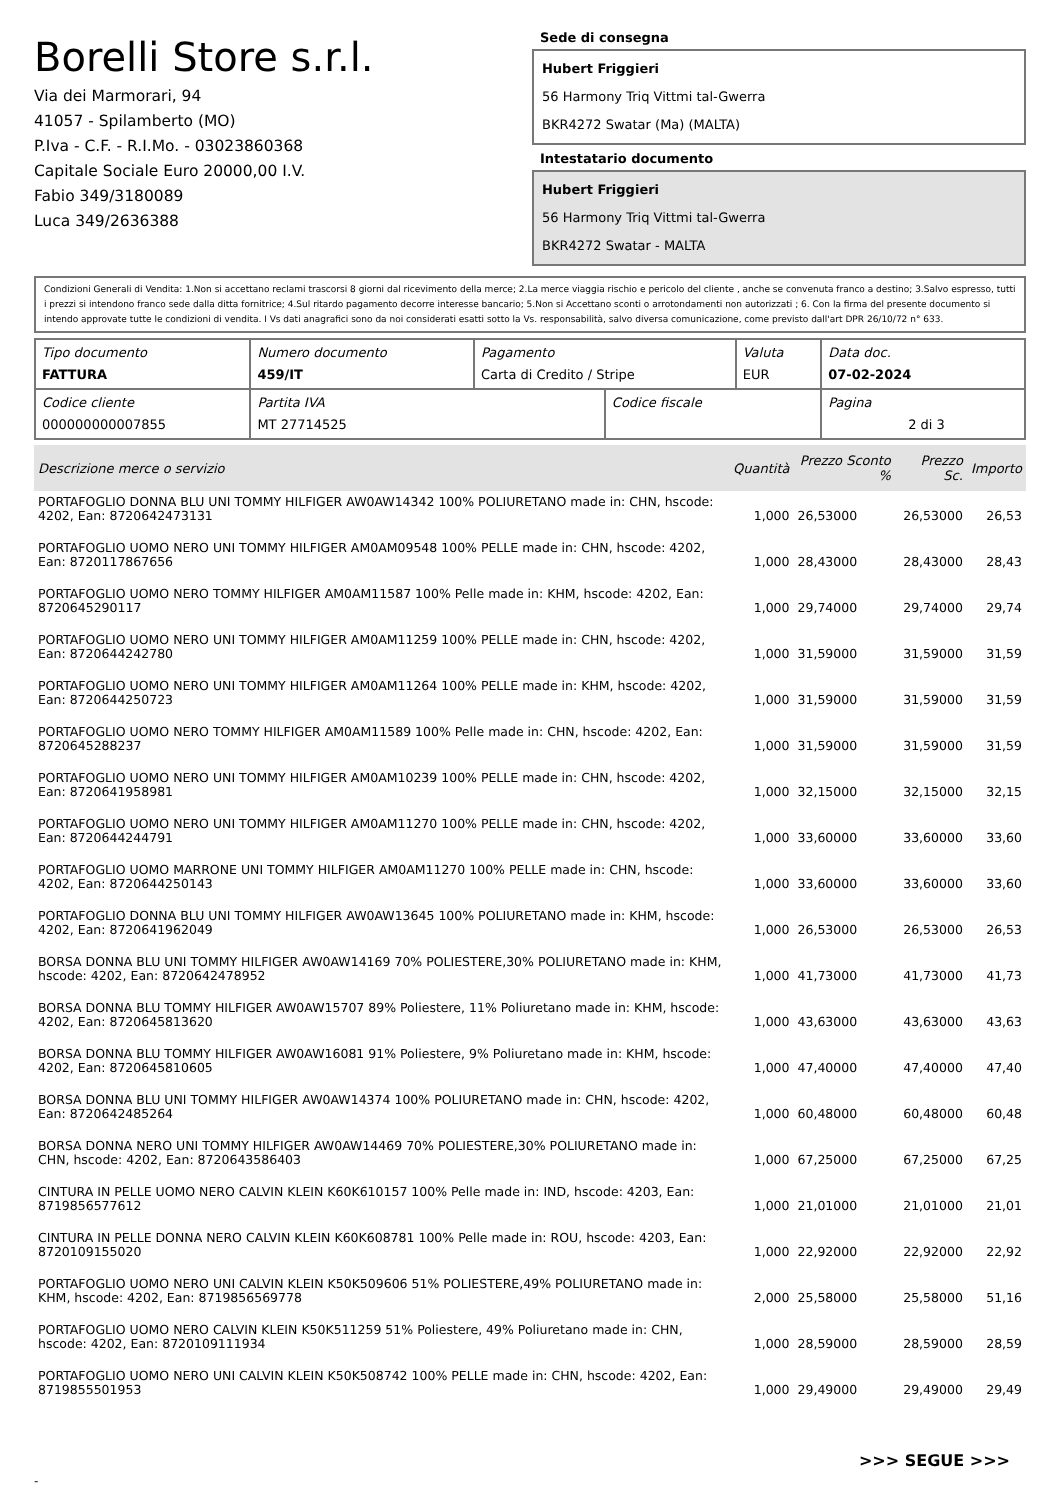Borelli Store s.r.l.
Via dei Marmorari, 94
41057 - Spilamberto (MO)
P.Iva - C.F. - R.I.Mo. - 03023860368
Capitale Sociale Euro 20000,00 I.V.
Fabio 349/3180089
Luca 349/2636388
Sede di consegna
Hubert Friggieri
56 Harmony Triq Vittmi tal-Gwerra
BKR4272 Swatar (Ma) (MALTA)
Intestatario documento
Hubert Friggieri
56 Harmony Triq Vittmi tal-Gwerra
BKR4272 Swatar - MALTA
Condizioni Generali di Vendita: 1.Non si accettano reclami trascorsi 8 giorni dal ricevimento della merce; 2.La merce viaggia rischio e pericolo del cliente , anche se convenuta franco a destino; 3.Salvo espresso, tutti i prezzi si intendono franco sede dalla ditta fornitrice; 4.Sul ritardo pagamento decorre interesse bancario; 5.Non si Accettano sconti o arrotondamenti non autorizzati ; 6. Con la firma del presente documento si intendo approvate tutte le condizioni di vendita. I Vs dati anagrafici sono da noi considerati esatti sotto la Vs. responsabilità, salvo diversa comunicazione, come previsto dall'art DPR 26/10/72 n° 633.
| Tipo documento FATTURA | Numero documento 459/IT | Pagamento Carta di Credito / Stripe | | Valuta EUR | Data doc. 07-02-2024 |
| Codice cliente 000000000007855 | Partita IVA MT 27714525 | | Codice fiscale | | Pagina 2 di 3 |
| Descrizione merce o servizio | Quantità | Prezzo Sconto % | Prezzo Sc. | Importo |
| --- | --- | --- | --- | --- |
| PORTAFOGLIO DONNA BLU UNI TOMMY HILFIGER AW0AW14342 100% POLIURETANO made in: CHN, hscode: 4202, Ean: 8720642473131 | 1,000 | 26,53000 | 26,53000 | 26,53 |
| PORTAFOGLIO UOMO NERO UNI TOMMY HILFIGER AM0AM09548 100% PELLE made in: CHN, hscode: 4202, Ean: 8720117867656 | 1,000 | 28,43000 | 28,43000 | 28,43 |
| PORTAFOGLIO UOMO NERO TOMMY HILFIGER AM0AM11587 100% Pelle made in: KHM, hscode: 4202, Ean: 8720645290117 | 1,000 | 29,74000 | 29,74000 | 29,74 |
| PORTAFOGLIO UOMO NERO UNI TOMMY HILFIGER AM0AM11259 100% PELLE made in: CHN, hscode: 4202, Ean: 8720644242780 | 1,000 | 31,59000 | 31,59000 | 31,59 |
| PORTAFOGLIO UOMO NERO UNI TOMMY HILFIGER AM0AM11264 100% PELLE made in: KHM, hscode: 4202, Ean: 8720644250723 | 1,000 | 31,59000 | 31,59000 | 31,59 |
| PORTAFOGLIO UOMO NERO TOMMY HILFIGER AM0AM11589 100% Pelle made in: CHN, hscode: 4202, Ean: 8720645288237 | 1,000 | 31,59000 | 31,59000 | 31,59 |
| PORTAFOGLIO UOMO NERO UNI TOMMY HILFIGER AM0AM10239 100% PELLE made in: CHN, hscode: 4202, Ean: 8720641958981 | 1,000 | 32,15000 | 32,15000 | 32,15 |
| PORTAFOGLIO UOMO NERO UNI TOMMY HILFIGER AM0AM11270 100% PELLE made in: CHN, hscode: 4202, Ean: 8720644244791 | 1,000 | 33,60000 | 33,60000 | 33,60 |
| PORTAFOGLIO UOMO MARRONE UNI TOMMY HILFIGER AM0AM11270 100% PELLE made in: CHN, hscode: 4202, Ean: 8720644250143 | 1,000 | 33,60000 | 33,60000 | 33,60 |
| PORTAFOGLIO DONNA BLU UNI TOMMY HILFIGER AW0AW13645 100% POLIURETANO made in: KHM, hscode: 4202, Ean: 8720641962049 | 1,000 | 26,53000 | 26,53000 | 26,53 |
| BORSA DONNA BLU UNI TOMMY HILFIGER AW0AW14169 70% POLIESTERE,30% POLIURETANO made in: KHM, hscode: 4202, Ean: 8720642478952 | 1,000 | 41,73000 | 41,73000 | 41,73 |
| BORSA DONNA BLU TOMMY HILFIGER AW0AW15707 89% Poliestere, 11% Poliuretano made in: KHM, hscode: 4202, Ean: 8720645813620 | 1,000 | 43,63000 | 43,63000 | 43,63 |
| BORSA DONNA BLU TOMMY HILFIGER AW0AW16081 91% Poliestere, 9% Poliuretano made in: KHM, hscode: 4202, Ean: 8720645810605 | 1,000 | 47,40000 | 47,40000 | 47,40 |
| BORSA DONNA BLU UNI TOMMY HILFIGER AW0AW14374 100% POLIURETANO made in: CHN, hscode: 4202, Ean: 8720642485264 | 1,000 | 60,48000 | 60,48000 | 60,48 |
| BORSA DONNA NERO UNI TOMMY HILFIGER AW0AW14469 70% POLIESTERE,30% POLIURETANO made in: CHN, hscode: 4202, Ean: 8720643586403 | 1,000 | 67,25000 | 67,25000 | 67,25 |
| CINTURA IN PELLE UOMO NERO CALVIN KLEIN K60K610157 100% Pelle made in: IND, hscode: 4203, Ean: 8719856577612 | 1,000 | 21,01000 | 21,01000 | 21,01 |
| CINTURA IN PELLE DONNA NERO CALVIN KLEIN K60K608781 100% Pelle made in: ROU, hscode: 4203, Ean: 8720109155020 | 1,000 | 22,92000 | 22,92000 | 22,92 |
| PORTAFOGLIO UOMO NERO UNI CALVIN KLEIN K50K509606 51% POLIESTERE,49% POLIURETANO made in: KHM, hscode: 4202, Ean: 8719856569778 | 2,000 | 25,58000 | 25,58000 | 51,16 |
| PORTAFOGLIO UOMO NERO CALVIN KLEIN K50K511259 51% Poliestere, 49% Poliuretano made in: CHN, hscode: 4202, Ean: 8720109111934 | 1,000 | 28,59000 | 28,59000 | 28,59 |
| PORTAFOGLIO UOMO NERO UNI CALVIN KLEIN K50K508742 100% PELLE made in: CHN, hscode: 4202, Ean: 8719855501953 | 1,000 | 29,49000 | 29,49000 | 29,49 |
>>> SEGUE >>>
-